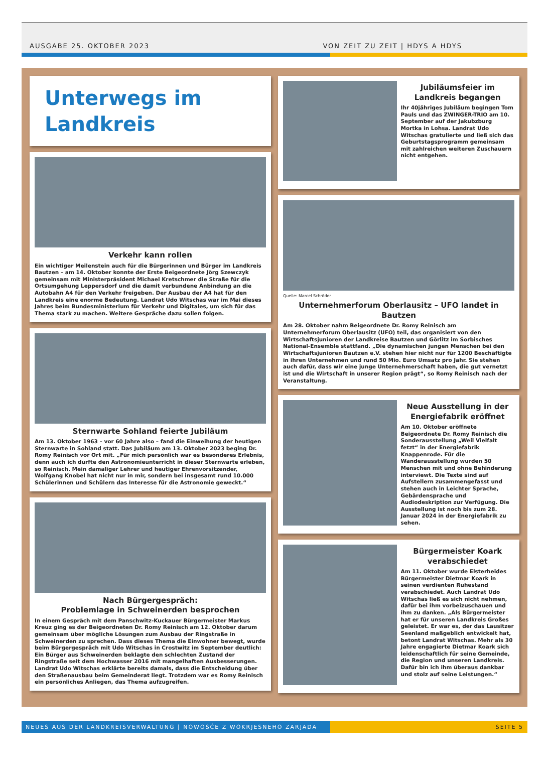AUSGABE 25. OKTOBER 2023 VON ZEIT ZU ZEIT | HDYS A HDYS
Unterwegs im Landkreis
Verkehr kann rollen
Ein wichtiger Meilenstein auch für die Bürgerinnen und Bürger im Landkreis Bautzen – am 14. Oktober konnte der Erste Beigeordnete Jörg Szewczyk gemeinsam mit Ministerpräsident Michael Kretschmer die Straße für die Ortsumgehung Leppersdorf und die damit verbundene Anbindung an die Autobahn A4 für den Verkehr freigeben. Der Ausbau der A4 hat für den Landkreis eine enorme Bedeutung. Landrat Udo Witschas war im Mai dieses Jahres beim Bundesministerium für Verkehr und Digitales, um sich für das Thema stark zu machen. Weitere Gespräche dazu sollen folgen.
Sternwarte Sohland feierte Jubiläum
Am 13. Oktober 1963 – vor 60 Jahre also – fand die Einweihung der heutigen Sternwarte in Sohland statt. Das Jubiläum am 13. Oktober 2023 beging Dr. Romy Reinisch vor Ort mit. „Für mich persönlich war es besonderes Erlebnis, denn auch ich durfte den Astronomieunterricht in dieser Sternwarte erleben, so Reinisch. Mein damaliger Lehrer und heutiger Ehrenvorsitzender, Wolfgang Knobel hat nicht nur in mir, sondern bei insgesamt rund 10.000 Schülerinnen und Schülern das Interesse für die Astronomie geweckt.“
Nach Bürgergespräch:
Problemlage in Schweinerden besprochen
In einem Gespräch mit dem Panschwitz-Kuckauer Bürgermeister Markus Kreuz ging es der Beigeordneten Dr. Romy Reinisch am 12. Oktober darum gemeinsam über mögliche Lösungen zum Ausbau der Ringstraße in Schweinerden zu sprechen. Dass dieses Thema die Einwohner bewegt, wurde beim Bürgergespräch mit Udo Witschas in Crostwitz im September deutlich: Ein Bürger aus Schweinerden beklagte den schlechten Zustand der Ringstraße seit dem Hochwasser 2016 mit mangelhaften Ausbesserungen. Landrat Udo Witschas erklärte bereits damals, dass die Entscheidung über den Straßenausbau beim Gemeinderat liegt. Trotzdem war es Romy Reinisch ein persönliches Anliegen, das Thema aufzugreifen.
Jubiläumsfeier im Landkreis begangen
Ihr 40jähriges Jubiläum begingen Tom Pauls und das ZWINGER-TRIO am 10. September auf der Jakubzburg Mortka in Lohsa. Landrat Udo Witschas gratulierte und ließ sich das Geburtstagsprogramm gemeinsam mit zahlreichen weiteren Zuschauern nicht entgehen.
Quelle: Marcel Schröder
Unternehmerforum Oberlausitz – UFO landet in Bautzen
Am 28. Oktober nahm Beigeordnete Dr. Romy Reinisch am Unternehmerforum Oberlausitz (UFO) teil, das organisiert von den Wirtschaftsjunioren der Landkreise Bautzen und Görlitz im Sorbisches National-Ensemble stattfand. „Die dynamischen jungen Menschen bei den Wirtschaftsjunioren Bautzen e.V. stehen hier nicht nur für 1200 Beschäftigte in ihren Unternehmen und rund 50 Mio. Euro Umsatz pro Jahr. Sie stehen auch dafür, dass wir eine junge Unternehmerschaft haben, die gut vernetzt ist und die Wirtschaft in unserer Region prägt“, so Romy Reinisch nach der Veranstaltung.
Neue Ausstellung in der Energiefabrik eröffnet
Am 10. Oktober eröffnete Beigeordnete Dr. Romy Reinisch die Sonderausstellung „Weil Vielfalt fetzt“ in der Energiefabrik Knappenrode. Für die Wanderausstellung wurden 50 Menschen mit und ohne Behinderung interviewt. Die Texte sind auf Aufstellern zusammengefasst und stehen auch in Leichter Sprache, Gebärdensprache und Audiodeskription zur Verfügung. Die Ausstellung ist noch bis zum 28. Januar 2024 in der Energiefabrik zu sehen.
Bürgermeister Koark verabschiedet
Am 11. Oktober wurde Elsterheides Bürgermeister Dietmar Koark in seinen verdienten Ruhestand verabschiedet. Auch Landrat Udo Witschas ließ es sich nicht nehmen, dafür bei ihm vorbeizuschauen und ihm zu danken. „Als Bürgermeister hat er für unseren Landkreis Großes geleistet. Er war es, der das Lausitzer Seenland maßgeblich entwickelt hat, betont Landrat Witschas. Mehr als 30 Jahre engagierte Dietmar Koark sich leidenschaftlich für seine Gemeinde, die Region und unseren Landkreis. Dafür bin ich ihm überaus dankbar und stolz auf seine Leistungen.“
NEUES AUS DER LANDKREISVERWALTUNG | NOWOSĆE Z WOKRJESNEHO ZARJADA SEITE 5